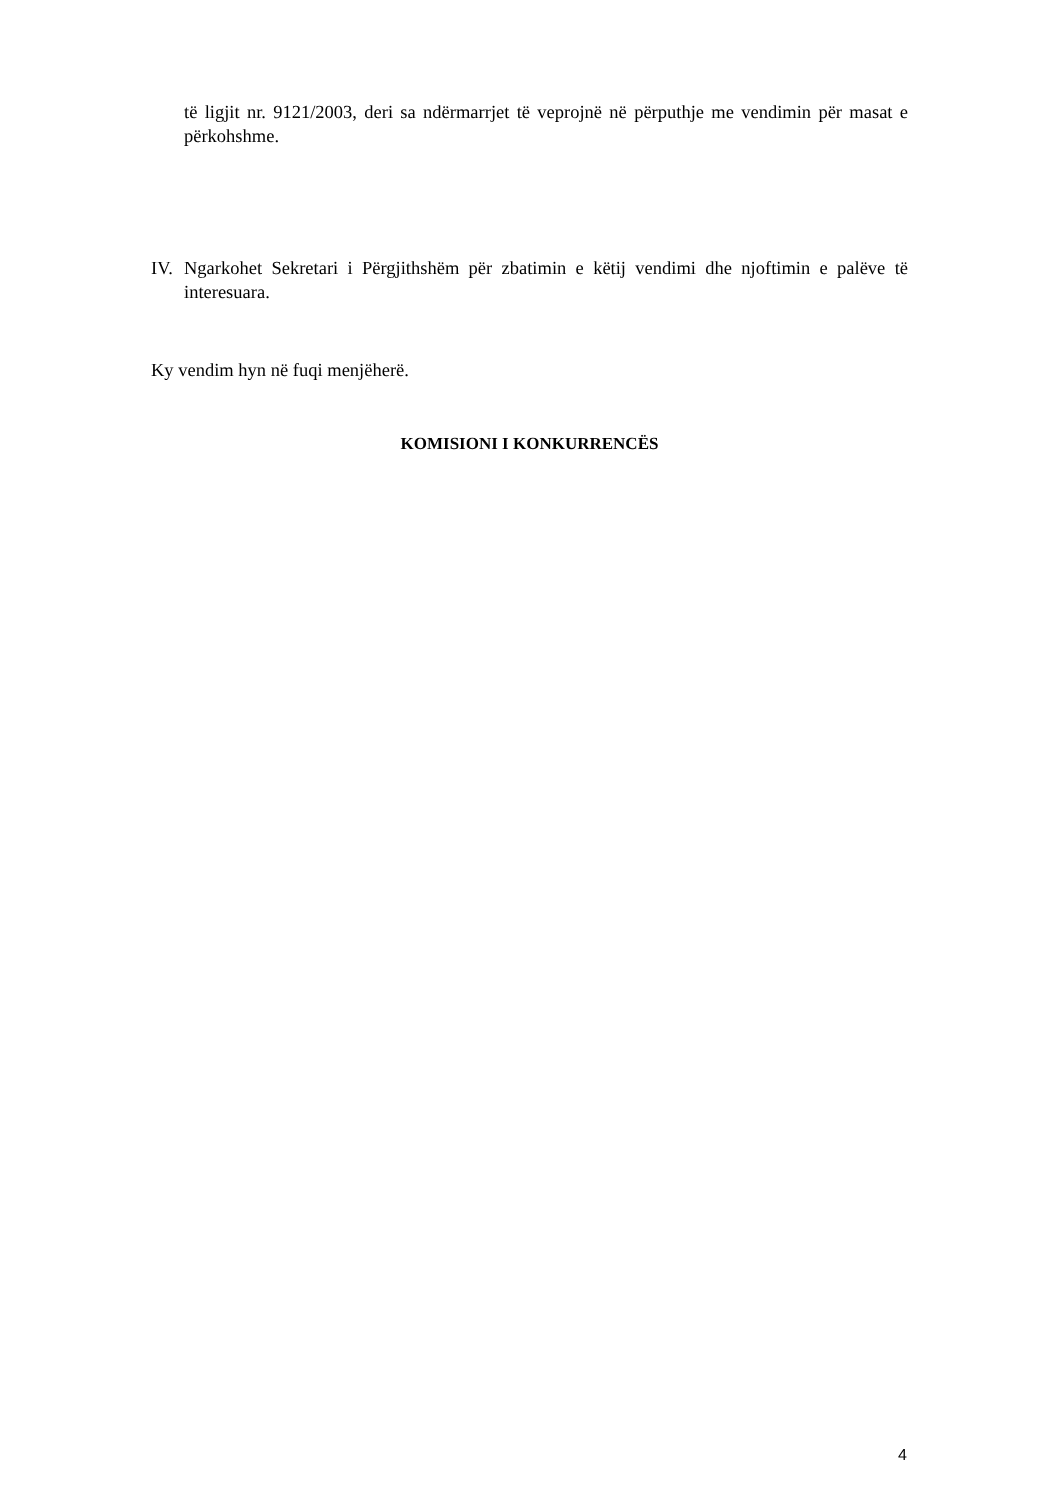të ligjit nr. 9121/2003, deri sa ndërmarrjet të veprojnë në përputhje me vendimin për masat e përkohshme.
IV.
Ngarkohet Sekretari i Përgjithshëm për zbatimin e këtij vendimi dhe njoftimin e palëve të interesuara.
Ky vendim hyn në fuqi menjëherë.
KOMISIONI I KONKURRENCËS
4